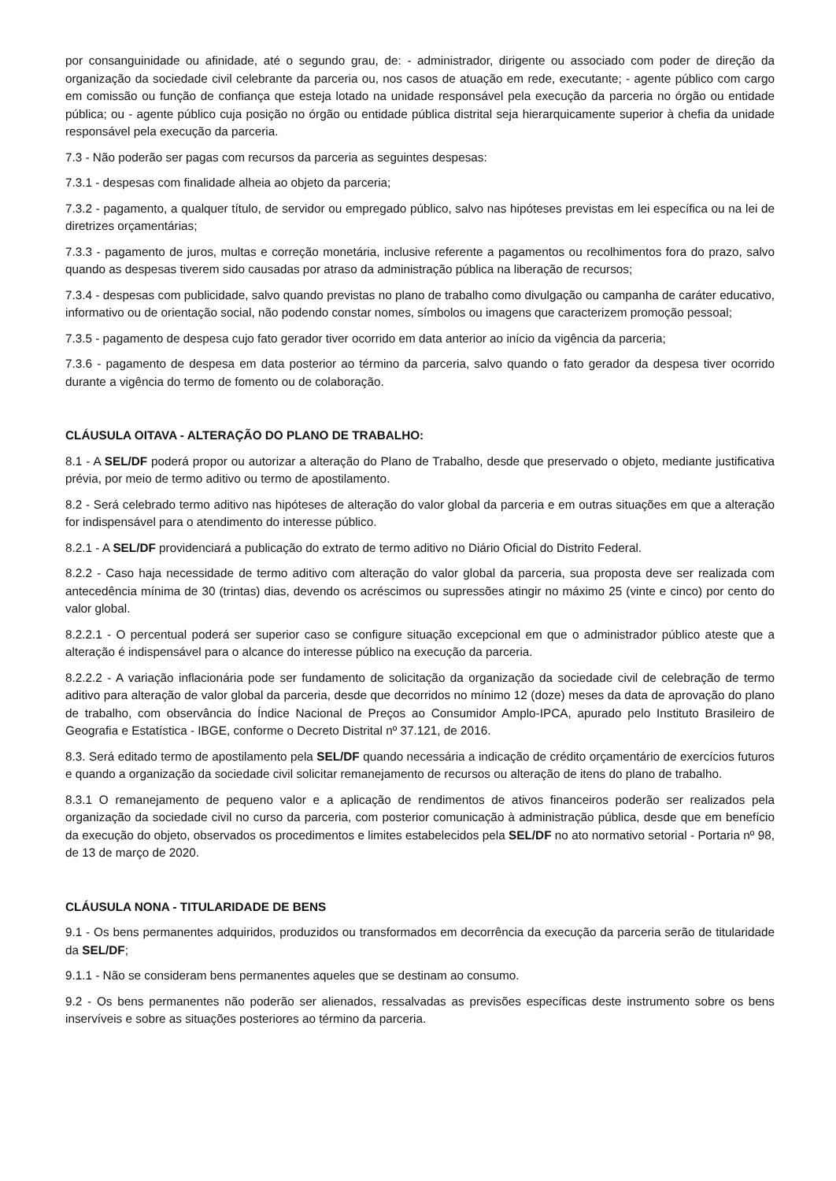por consanguinidade ou afinidade, até o segundo grau, de: - administrador, dirigente ou associado com poder de direção da organização da sociedade civil celebrante da parceria ou, nos casos de atuação em rede, executante; - agente público com cargo em comissão ou função de confiança que esteja lotado na unidade responsável pela execução da parceria no órgão ou entidade pública; ou - agente público cuja posição no órgão ou entidade pública distrital seja hierarquicamente superior à chefia da unidade responsável pela execução da parceria.
7.3 - Não poderão ser pagas com recursos da parceria as seguintes despesas:
7.3.1 - despesas com finalidade alheia ao objeto da parceria;
7.3.2 - pagamento, a qualquer título, de servidor ou empregado público, salvo nas hipóteses previstas em lei específica ou na lei de diretrizes orçamentárias;
7.3.3 - pagamento de juros, multas e correção monetária, inclusive referente a pagamentos ou recolhimentos fora do prazo, salvo quando as despesas tiverem sido causadas por atraso da administração pública na liberação de recursos;
7.3.4 - despesas com publicidade, salvo quando previstas no plano de trabalho como divulgação ou campanha de caráter educativo, informativo ou de orientação social, não podendo constar nomes, símbolos ou imagens que caracterizem promoção pessoal;
7.3.5 - pagamento de despesa cujo fato gerador tiver ocorrido em data anterior ao início da vigência da parceria;
7.3.6 - pagamento de despesa em data posterior ao término da parceria, salvo quando o fato gerador da despesa tiver ocorrido durante a vigência do termo de fomento ou de colaboração.
CLÁUSULA OITAVA - ALTERAÇÃO DO PLANO DE TRABALHO:
8.1 - A SEL/DF poderá propor ou autorizar a alteração do Plano de Trabalho, desde que preservado o objeto, mediante justificativa prévia, por meio de termo aditivo ou termo de apostilamento.
8.2 - Será celebrado termo aditivo nas hipóteses de alteração do valor global da parceria e em outras situações em que a alteração for indispensável para o atendimento do interesse público.
8.2.1 - A SEL/DF providenciará a publicação do extrato de termo aditivo no Diário Oficial do Distrito Federal.
8.2.2 - Caso haja necessidade de termo aditivo com alteração do valor global da parceria, sua proposta deve ser realizada com antecedência mínima de 30 (trintas) dias, devendo os acréscimos ou supressões atingir no máximo 25 (vinte e cinco) por cento do valor global.
8.2.2.1 - O percentual poderá ser superior caso se configure situação excepcional em que o administrador público ateste que a alteração é indispensável para o alcance do interesse público na execução da parceria.
8.2.2.2 - A variação inflacionária pode ser fundamento de solicitação da organização da sociedade civil de celebração de termo aditivo para alteração de valor global da parceria, desde que decorridos no mínimo 12 (doze) meses da data de aprovação do plano de trabalho, com observância do Índice Nacional de Preços ao Consumidor Amplo-IPCA, apurado pelo Instituto Brasileiro de Geografia e Estatística - IBGE, conforme o Decreto Distrital nº 37.121, de 2016.
8.3. Será editado termo de apostilamento pela SEL/DF quando necessária a indicação de crédito orçamentário de exercícios futuros e quando a organização da sociedade civil solicitar remanejamento de recursos ou alteração de itens do plano de trabalho.
8.3.1 O remanejamento de pequeno valor e a aplicação de rendimentos de ativos financeiros poderão ser realizados pela organização da sociedade civil no curso da parceria, com posterior comunicação à administração pública, desde que em benefício da execução do objeto, observados os procedimentos e limites estabelecidos pela SEL/DF no ato normativo setorial - Portaria nº 98, de 13 de março de 2020.
CLÁUSULA NONA - TITULARIDADE DE BENS
9.1 - Os bens permanentes adquiridos, produzidos ou transformados em decorrência da execução da parceria serão de titularidade da SEL/DF;
9.1.1 - Não se consideram bens permanentes aqueles que se destinam ao consumo.
9.2 - Os bens permanentes não poderão ser alienados, ressalvadas as previsões específicas deste instrumento sobre os bens inservíveis e sobre as situações posteriores ao término da parceria.